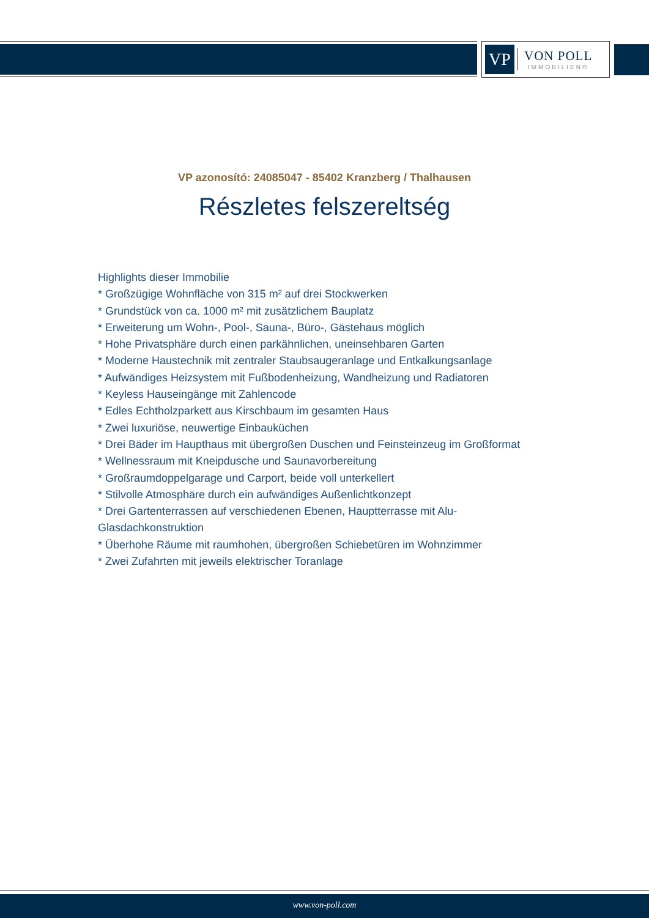VP
VON POLL
IMMOBILIEN®
VP azonosító: 24085047 - 85402 Kranzberg / Thalhausen
Részletes felszereltség
Highlights dieser Immobilie
* Großzügige Wohnfläche von 315 m² auf drei Stockwerken
* Grundstück von ca. 1000 m² mit zusätzlichem Bauplatz
* Erweiterung um Wohn-, Pool-, Sauna-, Büro-, Gästehaus möglich
* Hohe Privatsphäre durch einen parkähnlichen, uneinsehbaren Garten
* Moderne Haustechnik mit zentraler Staubsaugeranlage und Entkalkungsanlage
* Aufwändiges Heizsystem mit Fußbodenheizung, Wandheizung und Radiatoren
* Keyless Hauseingänge mit Zahlencode
* Edles Echtholzparkett aus Kirschbaum im gesamten Haus
* Zwei luxuriöse, neuwertige Einbauküchen
* Drei Bäder im Haupthaus mit übergroßen Duschen und Feinsteinzeug im Großformat
* Wellnessraum mit Kneipdusche und Saunavorbereitung
* Großraumdoppelgarage und Carport, beide voll unterkellert
* Stilvolle Atmosphäre durch ein aufwändiges Außenlichtkonzept
* Drei Gartenterrassen auf verschiedenen Ebenen, Hauptterrasse mit Alu-Glasdachkonstruktion
* Überhohe Räume mit raumhohen, übergroßen Schiebetüren im Wohnzimmer
* Zwei Zufahrten mit jeweils elektrischer Toranlage
www.von-poll.com